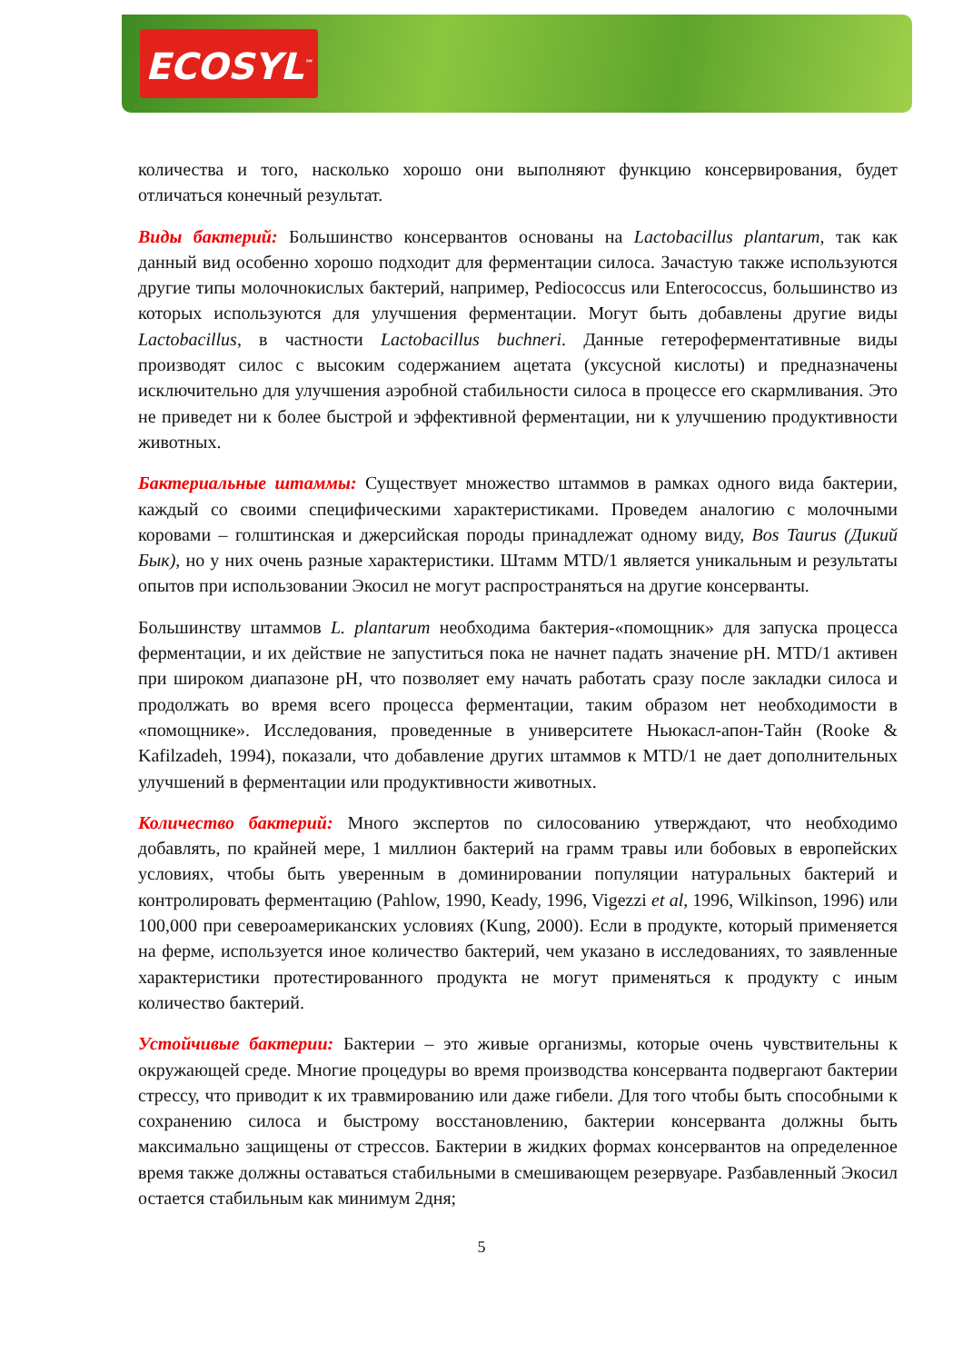ECOSYL<sup>™</sup>
количества и того, насколько хорошо они выполняют функцию консервирования, будет отличаться конечный результат.
Виды бактерий: Большинство консервантов основаны на Lactobacillus plantarum, так как данный вид особенно хорошо подходит для ферментации силоса. Зачастую также используются другие типы молочнокислых бактерий, например, Pediococcus или Enterococcus, большинство из которых используются для улучшения ферментации. Могут быть добавлены другие виды Lactobacillus, в частности Lactobacillus buchneri. Данные гетероферментативные виды производят силос с высоким содержанием ацетата (уксусной кислоты) и предназначены исключительно для улучшения аэробной стабильности силоса в процессе его скармливания. Это не приведет ни к более быстрой и эффективной ферментации, ни к улучшению продуктивности животных.
Бактериальные штаммы: Существует множество штаммов в рамках одного вида бактерии, каждый со своими специфическими характеристиками. Проведем аналогию с молочными коровами – голштинская и джерсийская породы принадлежат одному виду, Bos Taurus (Дикий Бык), но у них очень разные характеристики. Штамм MTD/1 является уникальным и результаты опытов при использовании Экосил не могут распространяться на другие консерванты.
Большинству штаммов L. plantarum необходима бактерия-«помощник» для запуска процесса ферментации, и их действие не запуститься пока не начнет падать значение pH. MTD/1 активен при широком диапазоне pH, что позволяет ему начать работать сразу после закладки силоса и продолжать во время всего процесса ферментации, таким образом нет необходимости в «помощнике». Исследования, проведенные в университете Ньюкасл-апон-Тайн (Rooke & Kafilzadeh, 1994), показали, что добавление других штаммов к MTD/1 не дает дополнительных улучшений в ферментации или продуктивности животных.
Количество бактерий: Много экспертов по силосованию утверждают, что необходимо добавлять, по крайней мере, 1 миллион бактерий на грамм травы или бобовых в европейских условиях, чтобы быть уверенным в доминировании популяции натуральных бактерий и контролировать ферментацию (Pahlow, 1990, Keady, 1996, Vigezzi et al, 1996, Wilkinson, 1996) или 100,000 при североамериканских условиях (Kung, 2000). Если в продукте, который применяется на ферме, используется иное количество бактерий, чем указано в исследованиях, то заявленные характеристики протестированного продукта не могут применяться к продукту с иным количество бактерий.
Устойчивые бактерии: Бактерии – это живые организмы, которые очень чувствительны к окружающей среде. Многие процедуры во время производства консерванта подвергают бактерии стрессу, что приводит к их травмированию или даже гибели. Для того чтобы быть способными к сохранению силоса и быстрому восстановлению, бактерии консерванта должны быть максимально защищены от стрессов. Бактерии в жидких формах консервантов на определенное время также должны оставаться стабильными в смешивающем резервуаре. Разбавленный Экосил остается стабильным как минимум 2дня;
5